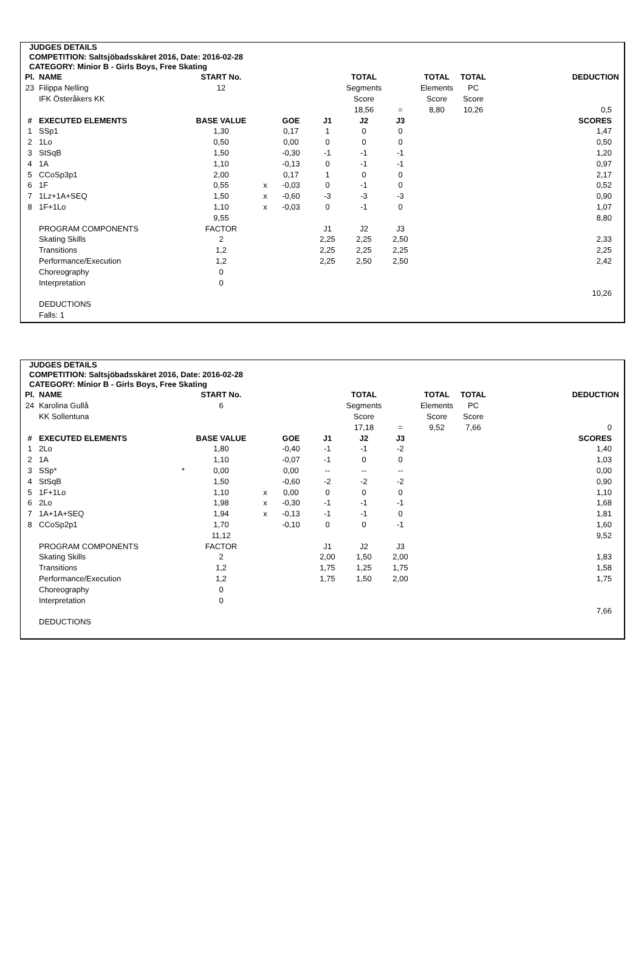JUDGES DETAILS
COMPETITION: Saltsjöbadsskäret 2016, Date: 2016-02-28
CATEGORY: Minior B - Girls Boys, Free Skating
| Pl. | NAME | START No. | | | | TOTAL | | TOTAL | TOTAL | DEDUCTION |
| 23 | Filippa Nelling | 12 | | | | Segments | | Elements | PC | |
| | IFK Österåkers KK | | | | | Score | | Score | Score | |
| | | | | | | 18,56 | = | 8,80 | 10,26 | 0,5 |
| # | EXECUTED ELEMENTS | BASE VALUE | | GOE | J1 | J2 | J3 | | | SCORES |
| 1 | SSp1 | 1,30 | | 0,17 | 1 | 0 | 0 | | | 1,47 |
| 2 | 1Lo | 0,50 | | 0,00 | 0 | 0 | 0 | | | 0,50 |
| 3 | StSqB | 1,50 | | -0,30 | -1 | -1 | -1 | | | 1,20 |
| 4 | 1A | 1,10 | | -0,13 | 0 | -1 | -1 | | | 0,97 |
| 5 | CCoSp3p1 | 2,00 | | 0,17 | 1 | 0 | 0 | | | 2,17 |
| 6 | 1F | 0,55 | x | -0,03 | 0 | -1 | 0 | | | 0,52 |
| 7 | 1Lz+1A+SEQ | 1,50 | x | -0,60 | -3 | -3 | -3 | | | 0,90 |
| 8 | 1F+1Lo | 1,10 | x | -0,03 | 0 | -1 | 0 | | | 1,07 |
| | | 9,55 | | | | | | | | 8,80 |
| | PROGRAM COMPONENTS | FACTOR | | | J1 | J2 | J3 | | | |
| | Skating Skills | 2 | | | 2,25 | 2,25 | 2,50 | | | 2,33 |
| | Transitions | 1,2 | | | 2,25 | 2,25 | 2,25 | | | 2,25 |
| | Performance/Execution | 1,2 | | | 2,25 | 2,50 | 2,50 | | | 2,42 |
| | Choreography | 0 | | | | | | | | |
| | Interpretation | 0 | | | | | | | | |
| | | | | | | | | | | 10,26 |
| | DEDUCTIONS | | | | | | | | | |
| | Falls: 1 | | | | | | | | | |
JUDGES DETAILS
COMPETITION: Saltsjöbadsskäret 2016, Date: 2016-02-28
CATEGORY: Minior B - Girls Boys, Free Skating
| Pl. | NAME | START No. | | | | TOTAL | | TOTAL | TOTAL | DEDUCTION |
| 24 | Karolina Gullå | 6 | | | | Segments | | Elements | PC | |
| | KK Sollentuna | | | | | Score | | Score | Score | |
| | | | | | | 17,18 | = | 9,52 | 7,66 | 0 |
| # | EXECUTED ELEMENTS | BASE VALUE | | GOE | J1 | J2 | J3 | | | SCORES |
| 1 | 2Lo | 1,80 | | -0,40 | -1 | -1 | -2 | | | 1,40 |
| 2 | 1A | 1,10 | | -0,07 | -1 | 0 | 0 | | | 1,03 |
| 3 | SSp* * | 0,00 | | 0,00 | -- | -- | -- | | | 0,00 |
| 4 | StSqB | 1,50 | | -0,60 | -2 | -2 | -2 | | | 0,90 |
| 5 | 1F+1Lo | 1,10 | x | 0,00 | 0 | 0 | 0 | | | 1,10 |
| 6 | 2Lo | 1,98 | x | -0,30 | -1 | -1 | -1 | | | 1,68 |
| 7 | 1A+1A+SEQ | 1,94 | x | -0,13 | -1 | -1 | 0 | | | 1,81 |
| 8 | CCoSp2p1 | 1,70 | | -0,10 | 0 | 0 | -1 | | | 1,60 |
| | | 11,12 | | | | | | | | 9,52 |
| | PROGRAM COMPONENTS | FACTOR | | | J1 | J2 | J3 | | | |
| | Skating Skills | 2 | | | 2,00 | 1,50 | 2,00 | | | 1,83 |
| | Transitions | 1,2 | | | 1,75 | 1,25 | 1,75 | | | 1,58 |
| | Performance/Execution | 1,2 | | | 1,75 | 1,50 | 2,00 | | | 1,75 |
| | Choreography | 0 | | | | | | | | |
| | Interpretation | 0 | | | | | | | | |
| | | | | | | | | | | 7,66 |
| | DEDUCTIONS | | | | | | | | | |